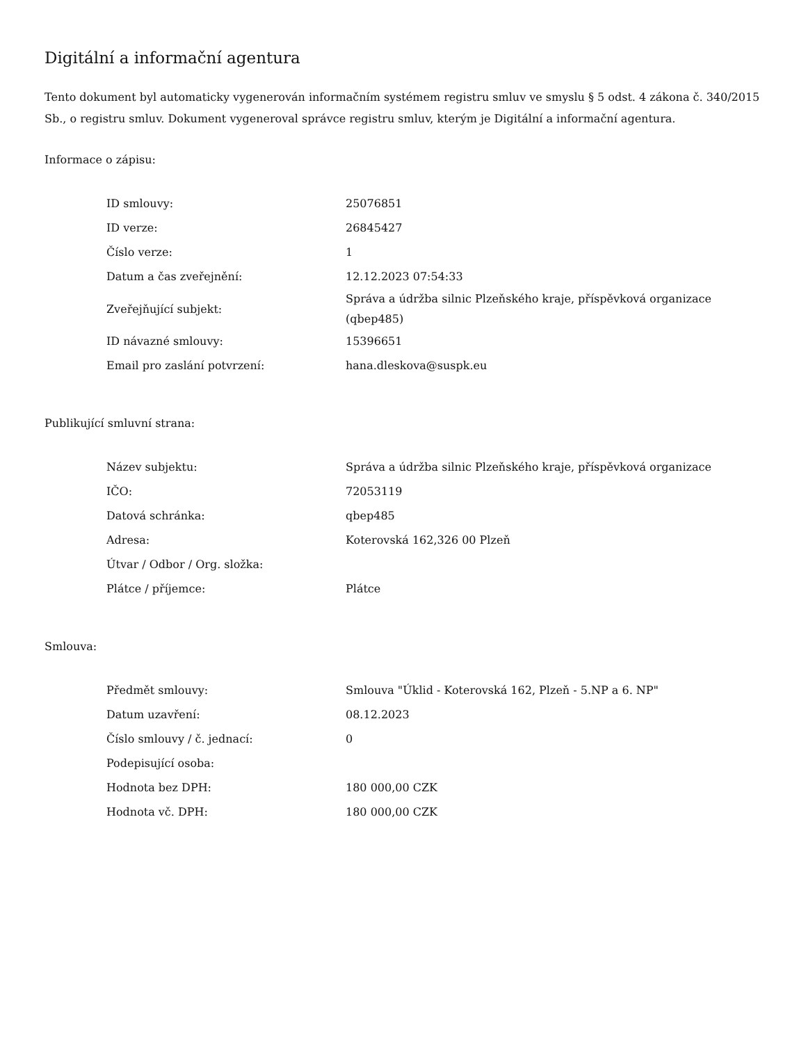Digitální a informační agentura
Tento dokument byl automaticky vygenerován informačním systémem registru smluv ve smyslu § 5 odst. 4 zákona č. 340/2015 Sb., o registru smluv. Dokument vygeneroval správce registru smluv, kterým je Digitální a informační agentura.
Informace o zápisu:
| ID smlouvy: | 25076851 |
| ID verze: | 26845427 |
| Číslo verze: | 1 |
| Datum a čas zveřejnění: | 12.12.2023 07:54:33 |
| Zveřejňující subjekt: | Správa a údržba silnic Plzeňského kraje, příspěvková organizace (qbep485) |
| ID návazné smlouvy: | 15396651 |
| Email pro zaslání potvrzení: | hana.dleskova@suspk.eu |
Publikující smluvní strana:
| Název subjektu: | Správa a údržba silnic Plzeňského kraje, příspěvková organizace |
| IČO: | 72053119 |
| Datová schránka: | qbep485 |
| Adresa: | Koterovská 162,326 00 Plzeň |
| Útvar / Odbor / Org. složka: | |
| Plátce / příjemce: | Plátce |
Smlouva:
| Předmět smlouvy: | Smlouva "Úklid - Koterovská 162, Plzeň - 5.NP a 6. NP" |
| Datum uzavření: | 08.12.2023 |
| Číslo smlouvy / č. jednací: | 0 |
| Podepisující osoba: | |
| Hodnota bez DPH: | 180 000,00 CZK |
| Hodnota vč. DPH: | 180 000,00 CZK |